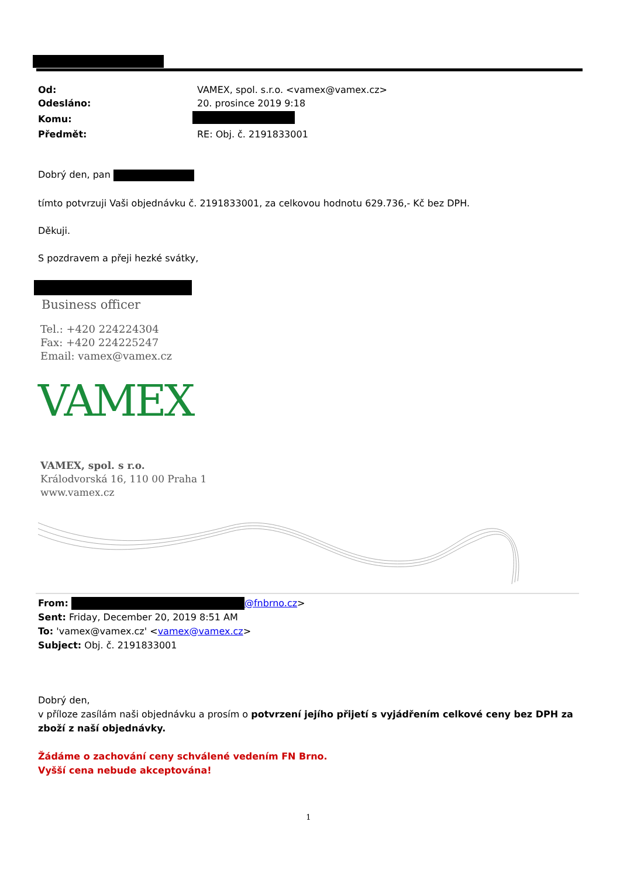| Od: | VAMEX, spol. s.r.o. <vamex@vamex.cz> |
| Odesláno: | 20. prosince 2019 9:18 |
| Komu: | |
| Předmět: | RE: Obj. č. 2191833001 |
Dobrý den, pan
tímto potvrzuji Vaši objednávku č. 2191833001, za celkovou hodnotu 629.736,- Kč bez DPH.
Děkuji.
S pozdravem a přeji hezké svátky,
Business officer
Tel.: +420 224224304
Fax: +420 224225247
Email: vamex@vamex.cz
VAMEX
VAMEX, spol. s r.o.
Králodvorská 16, 110 00 Praha 1
www.vamex.cz
From: @fnbrno.cz>
Sent: Friday, December 20, 2019 8:51 AM
To: 'vamex@vamex.cz' <vamex@vamex.cz>
Subject: Obj. č. 2191833001
Dobrý den,
v příloze zasílám naši objednávku a prosím o potvrzení jejího přijetí s vyjádřením celkové ceny bez DPH za zboží z naší objednávky.
Žádáme o zachování ceny schválené vedením FN Brno.
Vyšší cena nebude akceptována!
1